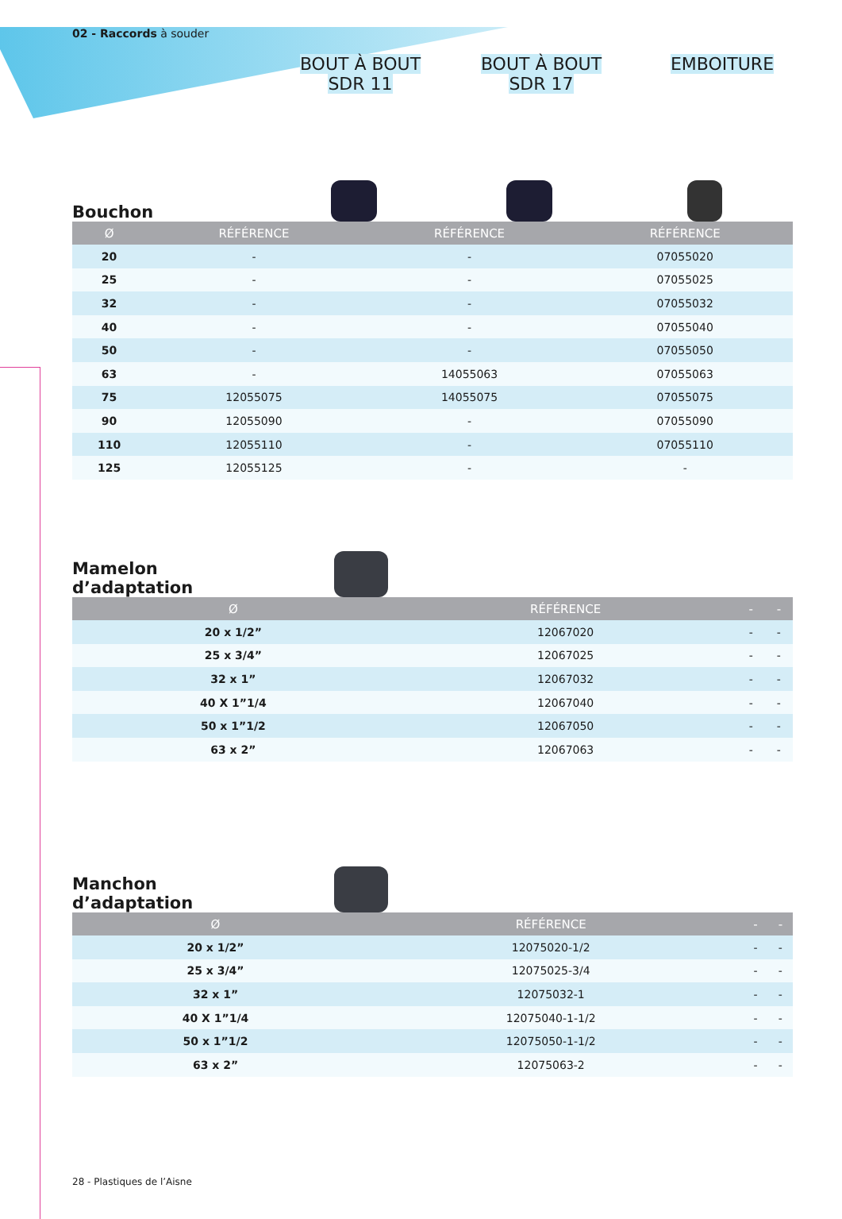02 - Raccords à souder
BOUT À BOUT
SDR 11
BOUT À BOUT
SDR 17
EMBOITURE
Bouchon
| Ø | RÉFÉRENCE | RÉFÉRENCE | RÉFÉRENCE |
| --- | --- | --- | --- |
| 20 | - | - | 07055020 |
| 25 | - | - | 07055025 |
| 32 | - | - | 07055032 |
| 40 | - | - | 07055040 |
| 50 | - | - | 07055050 |
| 63 | - | 14055063 | 07055063 |
| 75 | 12055075 | 14055075 | 07055075 |
| 90 | 12055090 | - | 07055090 |
| 110 | 12055110 | - | 07055110 |
| 125 | 12055125 | - | - |
Mamelon d’adaptation
| Ø | RÉFÉRENCE | - | - |
| --- | --- | --- | --- |
| 20 x 1/2” | 12067020 | - | - |
| 25 x 3/4” | 12067025 | - | - |
| 32 x 1” | 12067032 | - | - |
| 40 X 1”1/4 | 12067040 | - | - |
| 50 x 1”1/2 | 12067050 | - | - |
| 63 x 2” | 12067063 | - | - |
Manchon d’adaptation
| Ø | RÉFÉRENCE | - | - |
| --- | --- | --- | --- |
| 20 x 1/2” | 12075020-1/2 | - | - |
| 25 x 3/4” | 12075025-3/4 | - | - |
| 32 x 1” | 12075032-1 | - | - |
| 40 X 1”1/4 | 12075040-1-1/2 | - | - |
| 50 x 1”1/2 | 12075050-1-1/2 | - | - |
| 63 x 2” | 12075063-2 | - | - |
28 - Plastiques de l’Aisne